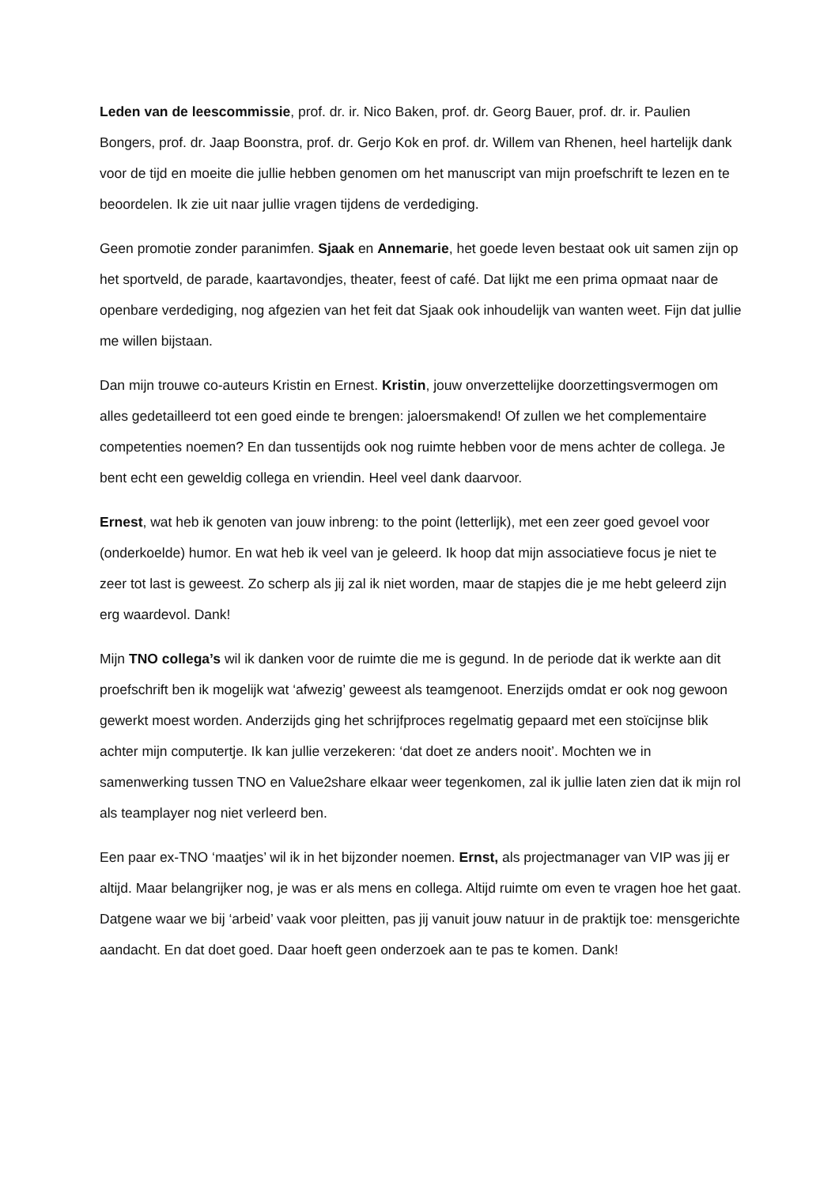Leden van de leescommissie, prof. dr. ir. Nico Baken, prof. dr. Georg Bauer, prof. dr. ir. Paulien Bongers, prof. dr. Jaap Boonstra, prof. dr. Gerjo Kok en prof. dr. Willem van Rhenen, heel hartelijk dank voor de tijd en moeite die jullie hebben genomen om het manuscript van mijn proefschrift te lezen en te beoordelen. Ik zie uit naar jullie vragen tijdens de verdediging.
Geen promotie zonder paranimfen. Sjaak en Annemarie, het goede leven bestaat ook uit samen zijn op het sportveld, de parade, kaartavondjes, theater, feest of café. Dat lijkt me een prima opmaat naar de openbare verdediging, nog afgezien van het feit dat Sjaak ook inhoudelijk van wanten weet. Fijn dat jullie me willen bijstaan.
Dan mijn trouwe co-auteurs Kristin en Ernest. Kristin, jouw onverzettelijke doorzettingsvermogen om alles gedetailleerd tot een goed einde te brengen: jaloersmakend! Of zullen we het complementaire competenties noemen? En dan tussentijds ook nog ruimte hebben voor de mens achter de collega. Je bent echt een geweldig collega en vriendin. Heel veel dank daarvoor.
Ernest, wat heb ik genoten van jouw inbreng: to the point (letterlijk), met een zeer goed gevoel voor (onderkoelde) humor. En wat heb ik veel van je geleerd. Ik hoop dat mijn associatieve focus je niet te zeer tot last is geweest. Zo scherp als jij zal ik niet worden, maar de stapjes die je me hebt geleerd zijn erg waardevol. Dank!
Mijn TNO collega’s wil ik danken voor de ruimte die me is gegund. In de periode dat ik werkte aan dit proefschrift ben ik mogelijk wat ‘afwezig’ geweest als teamgenoot. Enerzijds omdat er ook nog gewoon gewerkt moest worden. Anderzijds ging het schrijfproces regelmatig gepaard met een stoïcijnse blik achter mijn computertje. Ik kan jullie verzekeren: ‘dat doet ze anders nooit’. Mochten we in samenwerking tussen TNO en Value2share elkaar weer tegenkomen, zal ik jullie laten zien dat ik mijn rol als teamplayer nog niet verleerd ben.
Een paar ex-TNO ‘maatjes’ wil ik in het bijzonder noemen. Ernst, als projectmanager van VIP was jij er altijd. Maar belangrijker nog, je was er als mens en collega. Altijd ruimte om even te vragen hoe het gaat. Datgene waar we bij ‘arbeid’ vaak voor pleitten, pas jij vanuit jouw natuur in de praktijk toe: mensgerichte aandacht. En dat doet goed. Daar hoeft geen onderzoek aan te pas te komen. Dank!